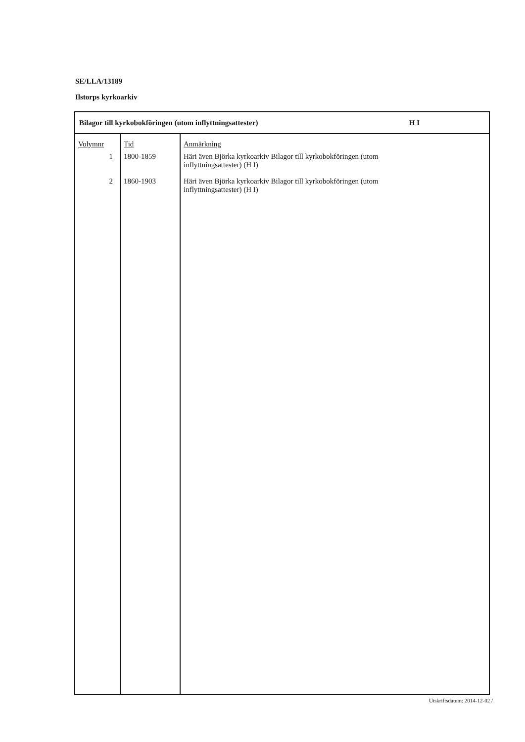SE/LLA/13189
Ilstorps kyrkoarkiv
Bilagor till kyrkobokföringen (utom inflyttningsattester) H I
| Volymnr | Tid | Anmärkning |
| --- | --- | --- |
| 1 | 1800-1859 | Häri även Björka kyrkoarkiv Bilagor till kyrkobokföringen (utom inflyttningsattester) (H I) |
| 2 | 1860-1903 | Häri även Björka kyrkoarkiv Bilagor till kyrkobokföringen (utom inflyttningsattester) (H I) |
Utskriftsdatum: 2014-12-02 /